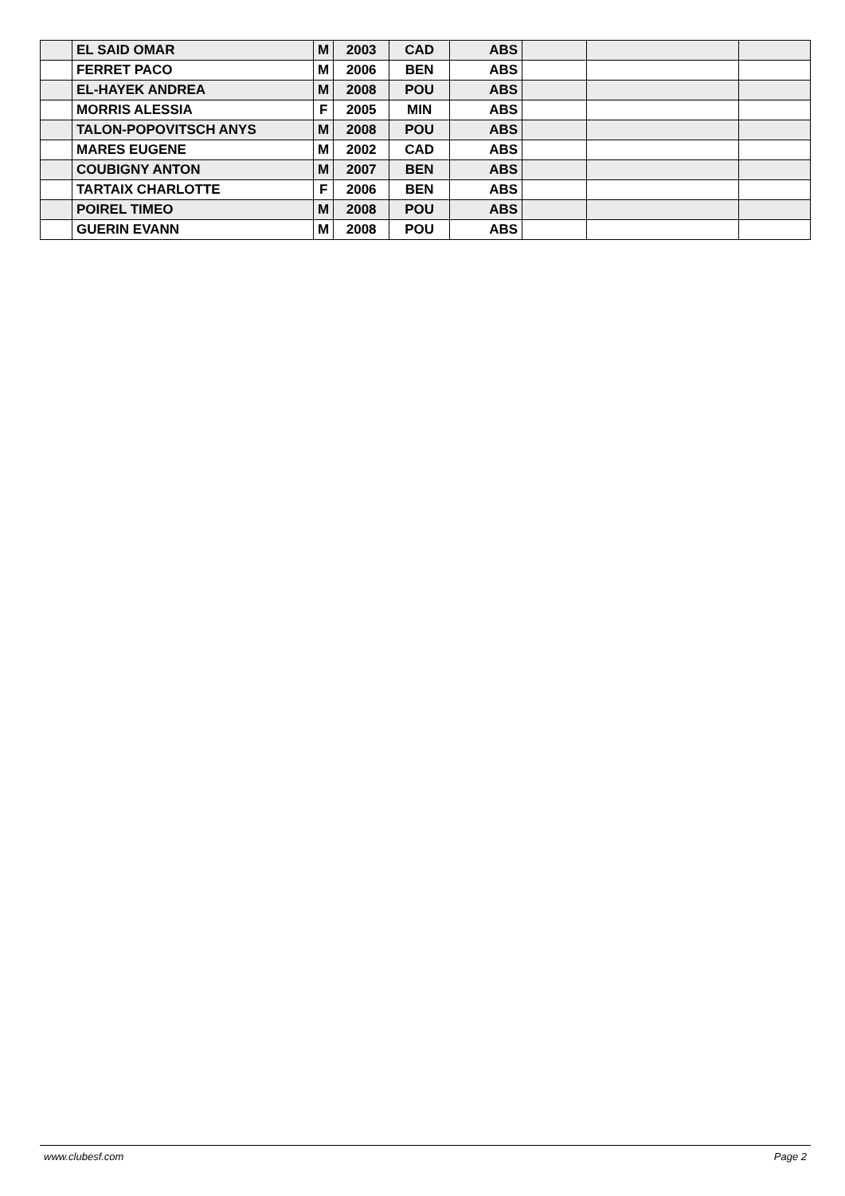| | EL SAID OMAR | M | 2003 | CAD | ABS | | | |
| | FERRET PACO | M | 2006 | BEN | ABS | | | |
| | EL-HAYEK ANDREA | M | 2008 | POU | ABS | | | |
| | MORRIS ALESSIA | F | 2005 | MIN | ABS | | | |
| | TALON-POPOVITSCH ANYS | M | 2008 | POU | ABS | | | |
| | MARES EUGENE | M | 2002 | CAD | ABS | | | |
| | COUBIGNY ANTON | M | 2007 | BEN | ABS | | | |
| | TARTAIX CHARLOTTE | F | 2006 | BEN | ABS | | | |
| | POIREL TIMEO | M | 2008 | POU | ABS | | | |
| | GUERIN EVANN | M | 2008 | POU | ABS | | | |
www.clubesf.com Page 2